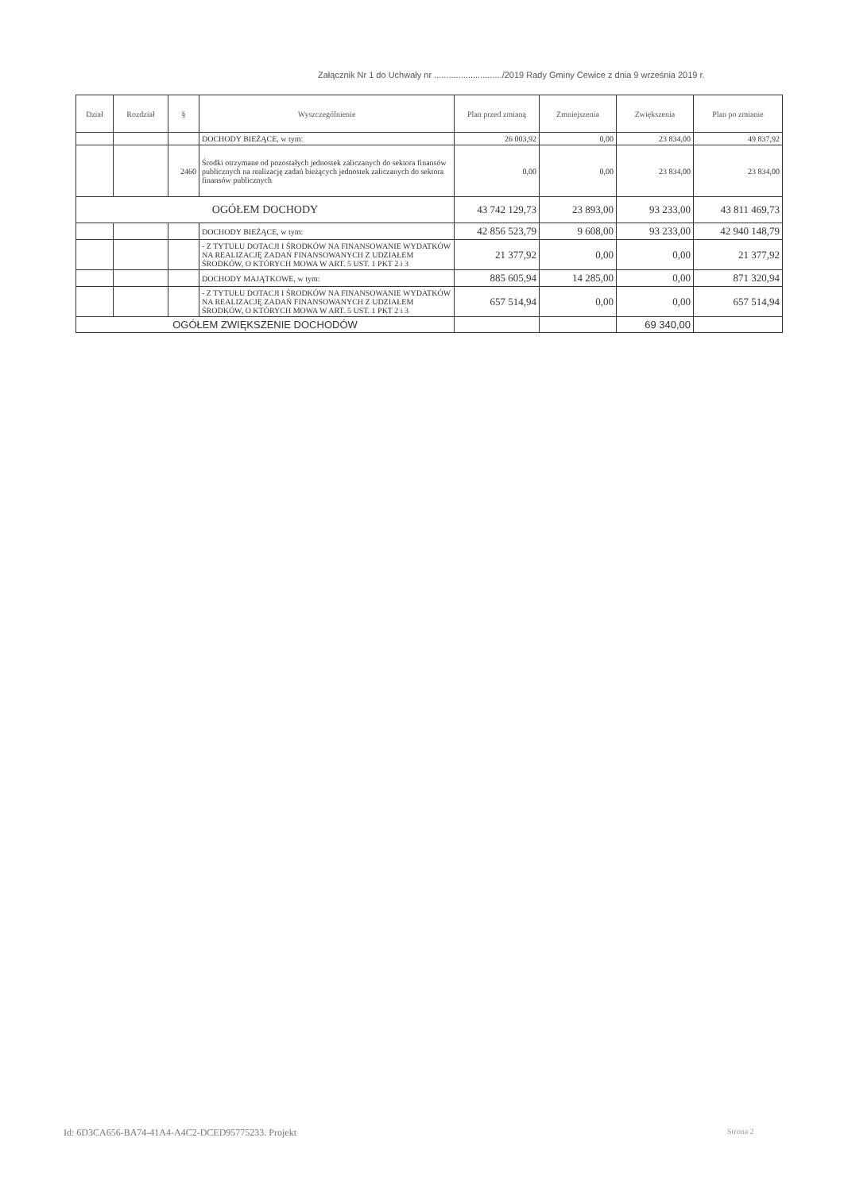Załącznik Nr 1 do Uchwały nr ............................/2019 Rady Gminy Cewice z dnia 9 września 2019 r.
| Dział | Rozdział | § | Wyszczególnienie | Plan przed zmianą | Zmniejszenia | Zwiększenia | Plan po zmianie |
| --- | --- | --- | --- | --- | --- | --- | --- |
| | | | DOCHODY BIEŻĄCE, w tym: | 26 003,92 | 0,00 | 23 834,00 | 49 837,92 |
| | | 2460 | Środki otrzymane od pozostałych jednostek zaliczanych do sektora finansów publicznych na realizację zadań bieżących jednostek zaliczanych do sektora finansów publicznych | 0,00 | 0,00 | 23 834,00 | 23 834,00 |
| OGÓŁEM DOCHODY | | | | 43 742 129,73 | 23 893,00 | 93 233,00 | 43 811 469,73 |
| | | | DOCHODY BIEŻĄCE, w tym: | 42 856 523,79 | 9 608,00 | 93 233,00 | 42 940 148,79 |
| | | | - Z TYTUŁU DOTACJI I ŚRODKÓW NA FINANSOWANIE WYDATKÓW NA REALIZACJĘ ZADAŃ FINANSOWANYCH Z UDZIAŁEM ŚRODKÓW, O KTÓRYCH MOWA W ART. 5 UST. 1 PKT 2 i 3 | 21 377,92 | 0,00 | 0,00 | 21 377,92 |
| | | | DOCHODY MAJĄTKOWE, w tym: | 885 605,94 | 14 285,00 | 0,00 | 871 320,94 |
| | | | - Z TYTUŁU DOTACJI I ŚRODKÓW NA FINANSOWANIE WYDATKÓW NA REALIZACJĘ ZADAŃ FINANSOWANYCH Z UDZIAŁEM ŚRODKÓW, O KTÓRYCH MOWA W ART. 5 UST. 1 PKT 2 i 3 | 657 514,94 | 0,00 | 0,00 | 657 514,94 |
| OGÓŁEM ZWIĘKSZENIE DOCHODÓW | | | | | | 69 340,00 | |
Id: 6D3CA656-BA74-41A4-A4C2-DCED95775233. Projekt
Strona 2